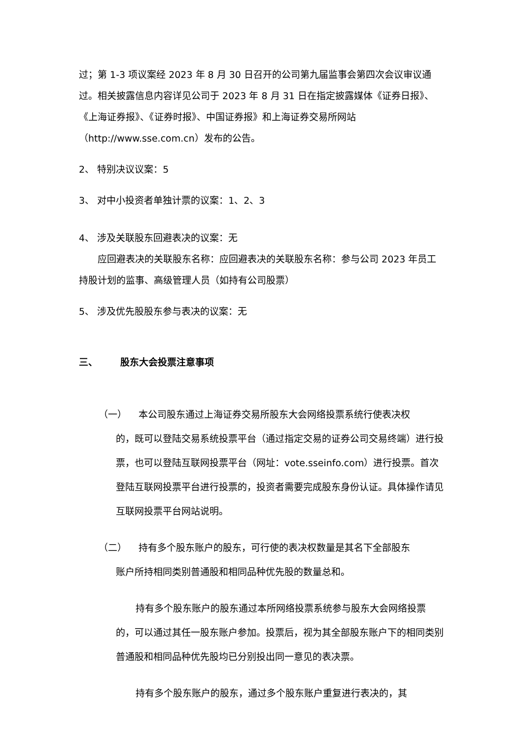过；第 1-3 项议案经 2023 年 8 月 30 日召开的公司第九届监事会第四次会议审议通过。相关披露信息内容详见公司于 2023 年 8 月 31 日在指定披露媒体《证券日报》、《上海证券报》、《证券时报》、中国证券报》和上海证券交易所网站（http://www.sse.com.cn）发布的公告。
2、 特别决议议案：5
3、 对中小投资者单独计票的议案：1、2、3
4、 涉及关联股东回避表决的议案：无
应回避表决的关联股东名称：应回避表决的关联股东名称：参与公司 2023 年员工持股计划的监事、高级管理人员（如持有公司股票）
5、 涉及优先股股东参与表决的议案：无
三、 股东大会投票注意事项
（一） 本公司股东通过上海证券交易所股东大会网络投票系统行使表决权
的，既可以登陆交易系统投票平台（通过指定交易的证券公司交易终端）进行投票，也可以登陆互联网投票平台（网址：vote.sseinfo.com）进行投票。首次登陆互联网投票平台进行投票的，投资者需要完成股东身份认证。具体操作请见互联网投票平台网站说明。
（二） 持有多个股东账户的股东，可行使的表决权数量是其名下全部股东
账户所持相同类别普通股和相同品种优先股的数量总和。
持有多个股东账户的股东通过本所网络投票系统参与股东大会网络投票的，可以通过其任一股东账户参加。投票后，视为其全部股东账户下的相同类别普通股和相同品种优先股均已分别投出同一意见的表决票。
持有多个股东账户的股东，通过多个股东账户重复进行表决的，其